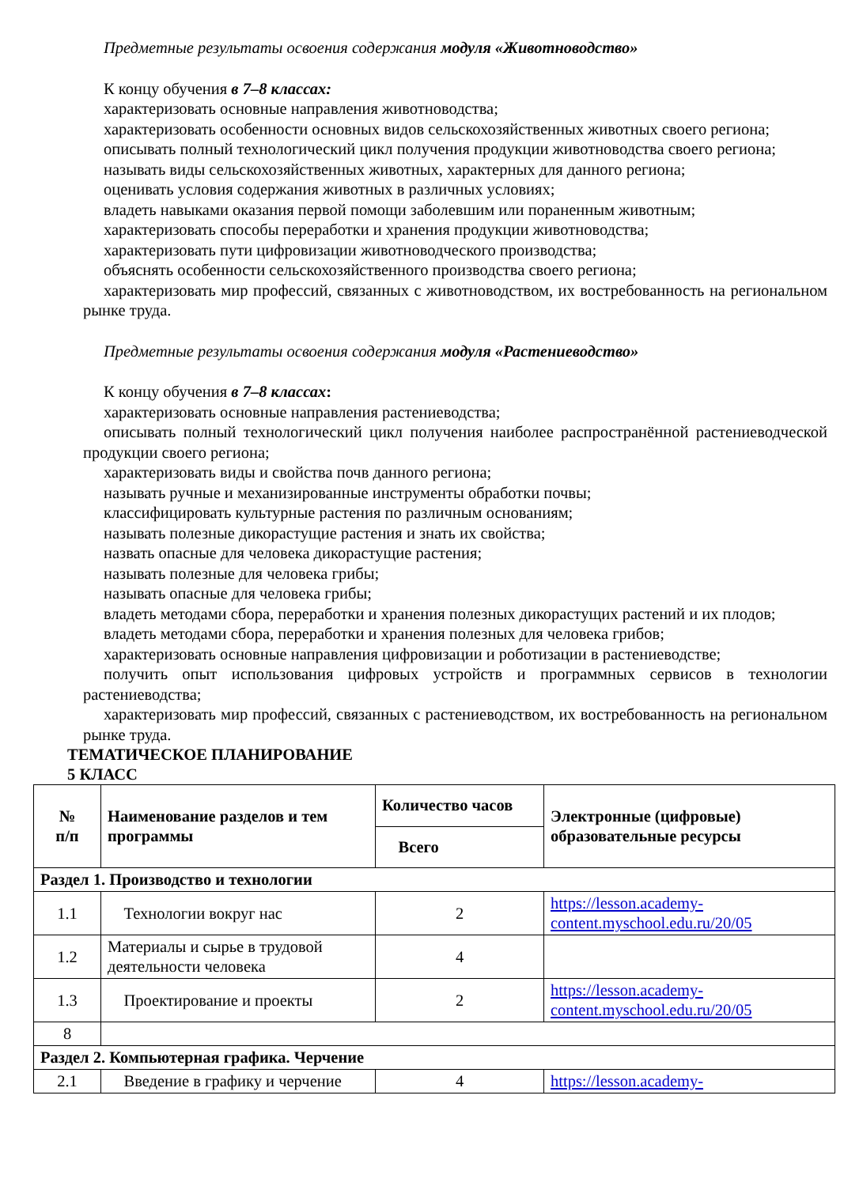Предметные результаты освоения содержания модуля «Животноводство»
К концу обучения в 7–8 классах:
характеризовать основные направления животноводства;
характеризовать особенности основных видов сельскохозяйственных животных своего региона;
описывать полный технологический цикл получения продукции животноводства своего региона;
называть виды сельскохозяйственных животных, характерных для данного региона;
оценивать условия содержания животных в различных условиях;
владеть навыками оказания первой помощи заболевшим или пораненным животным;
характеризовать способы переработки и хранения продукции животноводства;
характеризовать пути цифровизации животноводческого производства;
объяснять особенности сельскохозяйственного производства своего региона;
характеризовать мир профессий, связанных с животноводством, их востребованность на региональном рынке труда.
Предметные результаты освоения содержания модуля «Растениеводство»
К концу обучения в 7–8 классах:
характеризовать основные направления растениеводства;
описывать полный технологический цикл получения наиболее распространённой растениеводческой продукции своего региона;
характеризовать виды и свойства почв данного региона;
называть ручные и механизированные инструменты обработки почвы;
классифицировать культурные растения по различным основаниям;
называть полезные дикорастущие растения и знать их свойства;
назвать опасные для человека дикорастущие растения;
называть полезные для человека грибы;
называть опасные для человека грибы;
владеть методами сбора, переработки и хранения полезных дикорастущих растений и их плодов;
владеть методами сбора, переработки и хранения полезных для человека грибов;
характеризовать основные направления цифровизации и роботизации в растениеводстве;
получить опыт использования цифровых устройств и программных сервисов в технологии растениеводства;
характеризовать мир профессий, связанных с растениеводством, их востребованность на региональном рынке труда.
ТЕМАТИЧЕСКОЕ ПЛАНИРОВАНИЕ
5 КЛАСС
| № п/п | Наименование разделов и тем программы | Количество часов | Электронные (цифровые) образовательные ресурсы |
| --- | --- | --- | --- |
| | | Всего | |
| Раздел 1. Производство и технологии | | | |
| 1.1 | Технологии вокруг нас | 2 | https://lesson.academy-content.myschool.edu.ru/20/05 |
| 1.2 | Материалы и сырье в трудовой деятельности человека | 4 | |
| 1.3 | Проектирование и проекты | 2 | https://lesson.academy-content.myschool.edu.ru/20/05 |
| 8 | | | |
| Раздел 2. Компьютерная графика. Черчение | | | |
| 2.1 | Введение в графику и черчение | 4 | https://lesson.academy- |